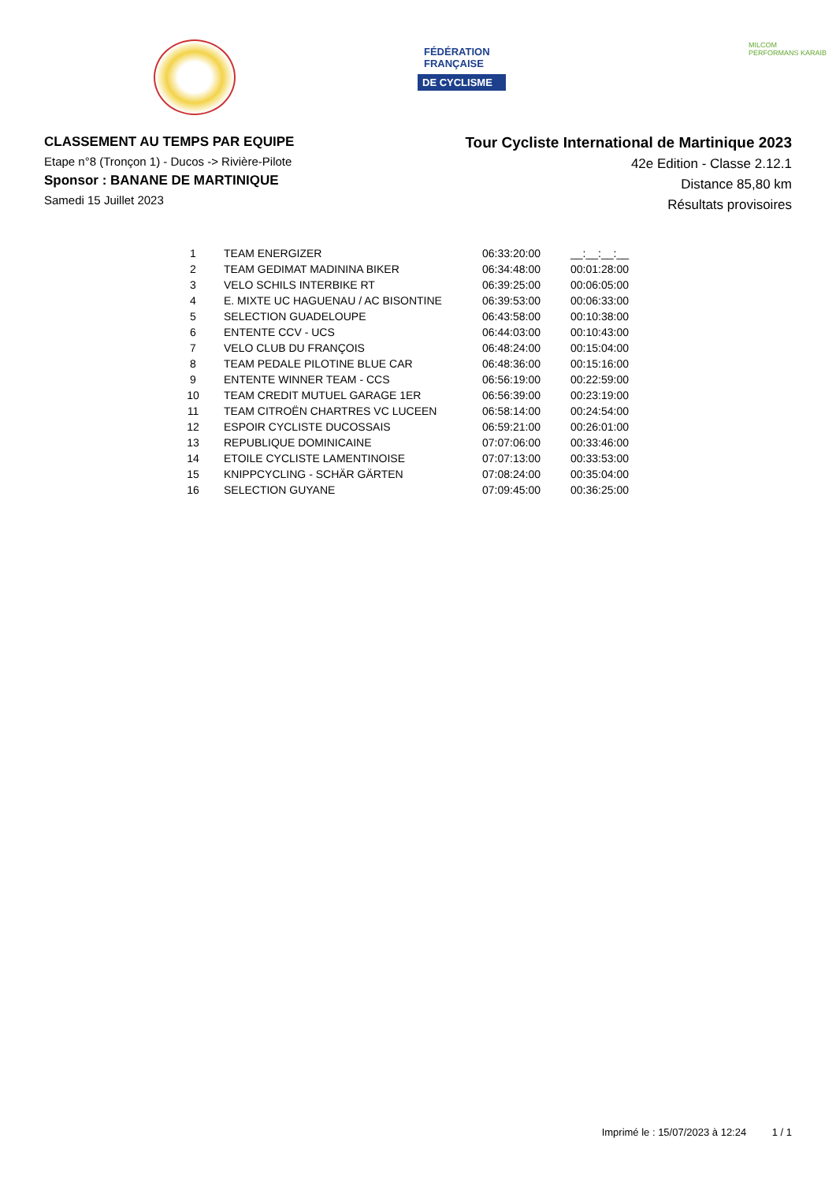FÉDÉRATION
FRANÇAISE
DE CYCLISME
MILCOM
PERFORMANS KARAIB
CLASSEMENT AU TEMPS PAR EQUIPE
Etape n°8 (Tronçon 1) - Ducos -> Rivière-Pilote
Sponsor : BANANE DE MARTINIQUE
Samedi 15 Juillet 2023
Tour Cycliste International de Martinique 2023
42e Edition - Classe 2.12.1
Distance 85,80 km
Résultats provisoires
| 1 | TEAM ENERGIZER | 06:33:20:00 | __:__:__:__ |
| 2 | TEAM GEDIMAT MADININA BIKER | 06:34:48:00 | 00:01:28:00 |
| 3 | VELO SCHILS INTERBIKE RT | 06:39:25:00 | 00:06:05:00 |
| 4 | E. MIXTE UC HAGUENAU / AC BISONTINE | 06:39:53:00 | 00:06:33:00 |
| 5 | SELECTION GUADELOUPE | 06:43:58:00 | 00:10:38:00 |
| 6 | ENTENTE CCV - UCS | 06:44:03:00 | 00:10:43:00 |
| 7 | VELO CLUB DU FRANÇOIS | 06:48:24:00 | 00:15:04:00 |
| 8 | TEAM PEDALE PILOTINE BLUE CAR | 06:48:36:00 | 00:15:16:00 |
| 9 | ENTENTE WINNER TEAM - CCS | 06:56:19:00 | 00:22:59:00 |
| 10 | TEAM CREDIT MUTUEL GARAGE 1ER | 06:56:39:00 | 00:23:19:00 |
| 11 | TEAM CITROËN CHARTRES VC LUCEEN | 06:58:14:00 | 00:24:54:00 |
| 12 | ESPOIR CYCLISTE DUCOSSAIS | 06:59:21:00 | 00:26:01:00 |
| 13 | REPUBLIQUE DOMINICAINE | 07:07:06:00 | 00:33:46:00 |
| 14 | ETOILE CYCLISTE LAMENTINOISE | 07:07:13:00 | 00:33:53:00 |
| 15 | KNIPPCYCLING - SCHÄR GÄRTEN | 07:08:24:00 | 00:35:04:00 |
| 16 | SELECTION GUYANE | 07:09:45:00 | 00:36:25:00 |
Imprimé le : 15/07/2023 à 12:24 1 / 1